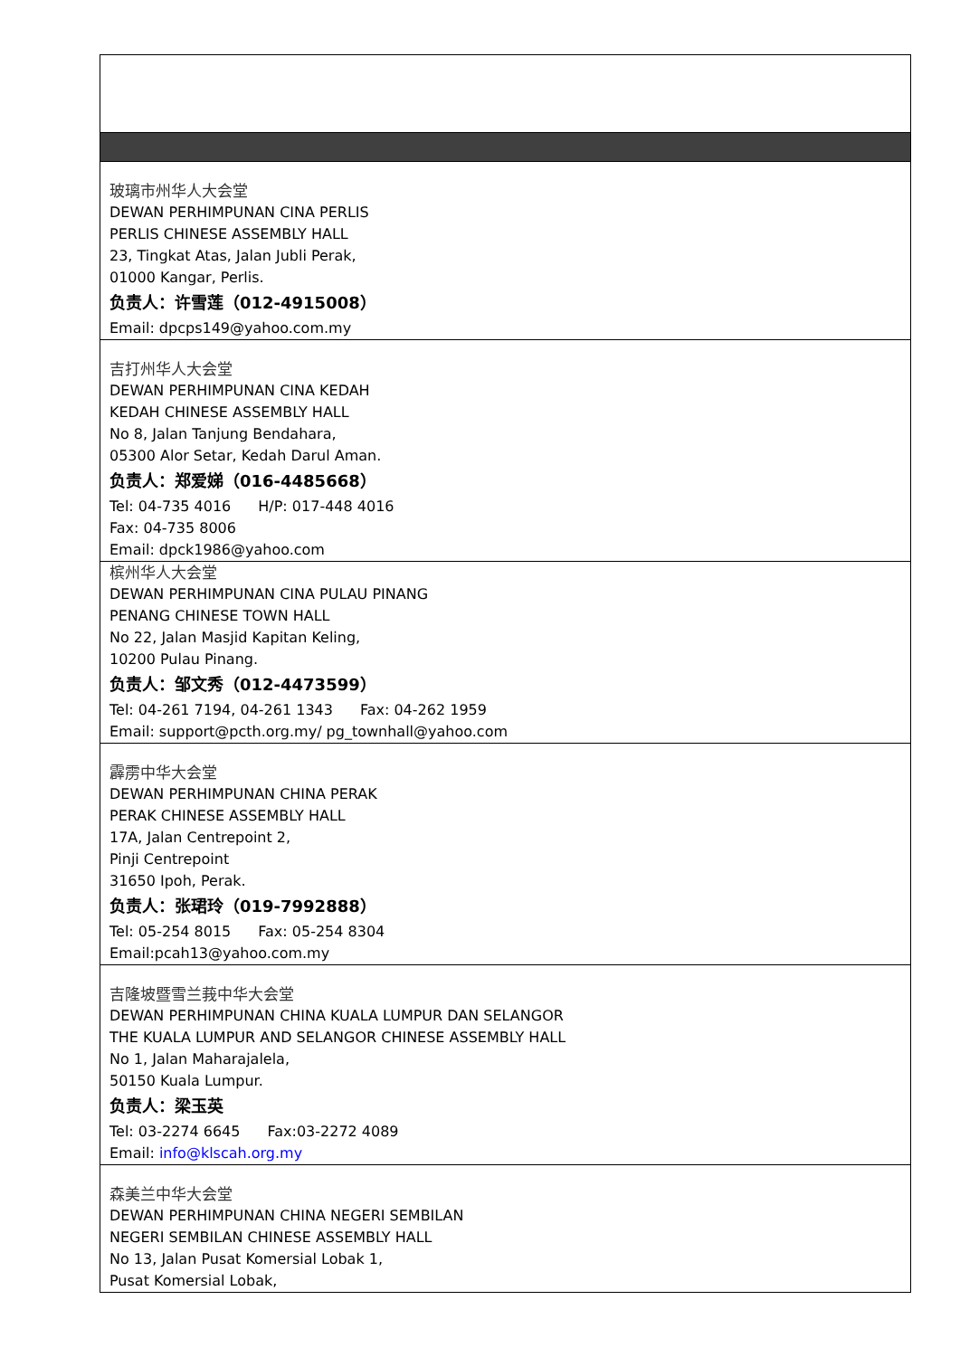| 玻璃市州华人大会堂 DEWAN PERHIMPUNAN CINA PERLIS PERLIS CHINESE ASSEMBLY HALL 23, Tingkat Atas, Jalan Jubli Perak, 01000 Kangar, Perlis. 负责人：许雪莲（012-4915008） Email: dpcps149@yahoo.com.my |
| 吉打州华人大会堂 DEWAN PERHIMPUNAN CINA KEDAH KEDAH CHINESE ASSEMBLY HALL No 8, Jalan Tanjung Bendahara, 05300 Alor Setar, Kedah Darul Aman. 负责人：郑爱娣（016-4485668） Tel: 04-735 4016 H/P: 017-448 4016 Fax: 04-735 8006 Email: dpck1986@yahoo.com |
| 槟州华人大会堂 DEWAN PERHIMPUNAN CINA PULAU PINANG PENANG CHINESE TOWN HALL No 22, Jalan Masjid Kapitan Keling, 10200 Pulau Pinang. 负责人：邹文秀（012-4473599） Tel: 04-261 7194, 04-261 1343 Fax: 04-262 1959 Email: support@pcth.org.my/ pg_townhall@yahoo.com |
| 霹雳中华大会堂 DEWAN PERHIMPUNAN CHINA PERAK PERAK CHINESE ASSEMBLY HALL 17A, Jalan Centrepoint 2, Pinji Centrepoint 31650 Ipoh, Perak. 负责人：张珺玲（019-7992888） Tel: 05-254 8015 Fax: 05-254 8304 Email:pcah13@yahoo.com.my |
| 吉隆坡暨雪兰莪中华大会堂 DEWAN PERHIMPUNAN CHINA KUALA LUMPUR DAN SELANGOR THE KUALA LUMPUR AND SELANGOR CHINESE ASSEMBLY HALL No 1, Jalan Maharajalela, 50150 Kuala Lumpur. 负责人：梁玉英 Tel: 03-2274 6645 Fax:03-2272 4089 Email: info@klscah.org.my |
| 森美兰中华大会堂 DEWAN PERHIMPUNAN CHINA NEGERI SEMBILAN NEGERI SEMBILAN CHINESE ASSEMBLY HALL No 13, Jalan Pusat Komersial Lobak 1, Pusat Komersial Lobak, |